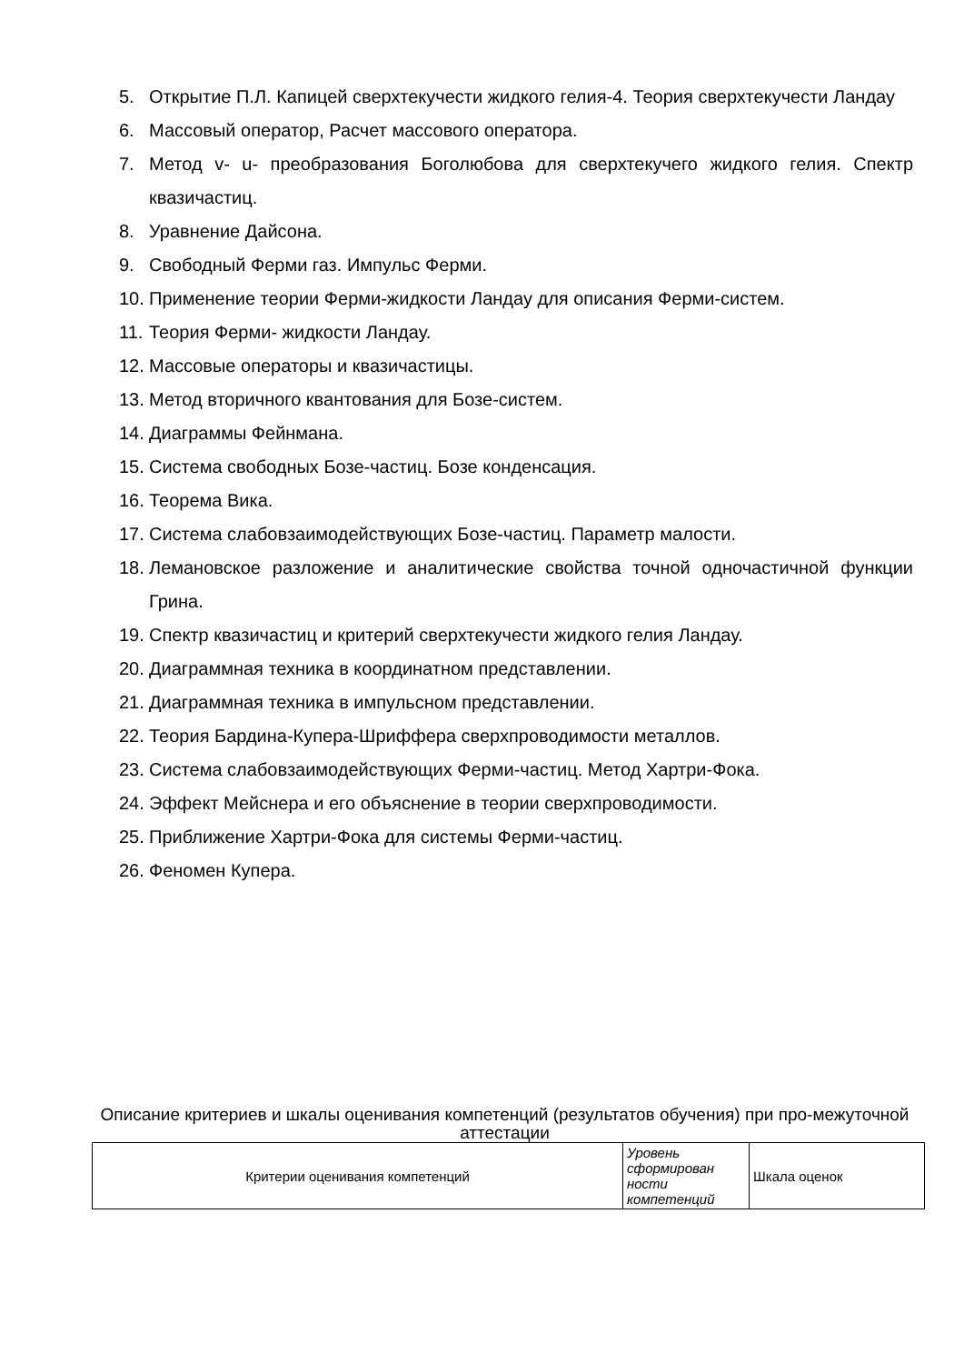5. Открытие П.Л. Капицей сверхтекучести жидкого гелия-4. Теория сверхтекучести Ландау
6. Массовый оператор, Расчет массового оператора.
7. Метод v- u- преобразования Боголюбова для сверхтекучего жидкого гелия. Спектр квазичастиц.
8. Уравнение Дайсона.
9. Свободный Ферми газ. Импульс Ферми.
10. Применение теории Ферми-жидкости Ландау для описания Ферми-систем.
11. Теория Ферми- жидкости Ландау.
12. Массовые операторы и квазичастицы.
13. Метод вторичного квантования для Бозе-систем.
14. Диаграммы Фейнмана.
15. Система свободных Бозе-частиц. Бозе конденсация.
16. Теорема Вика.
17. Система слабовзаимодействующих Бозе-частиц. Параметр малости.
18. Лемановское разложение и аналитические свойства точной одночастичной функции Грина.
19. Спектр квазичастиц и критерий сверхтекучести жидкого гелия Ландау.
20. Диаграммная техника в координатном представлении.
21. Диаграммная техника в импульсном представлении.
22. Теория Бардина-Купера-Шриффера сверхпроводимости металлов.
23. Система слабовзаимодействующих Ферми-частиц. Метод Хартри-Фока.
24. Эффект Мейснера и его объяснение в теории сверхпроводимости.
25. Приближение Хартри-Фока для системы Ферми-частиц.
26. Феномен Купера.
Описание критериев и шкалы оценивания компетенций (результатов обучения) при про-межуточной аттестации
| Критерии оценивания компетенций | Уровень сформирован ности компетенций | Шкала оценок |